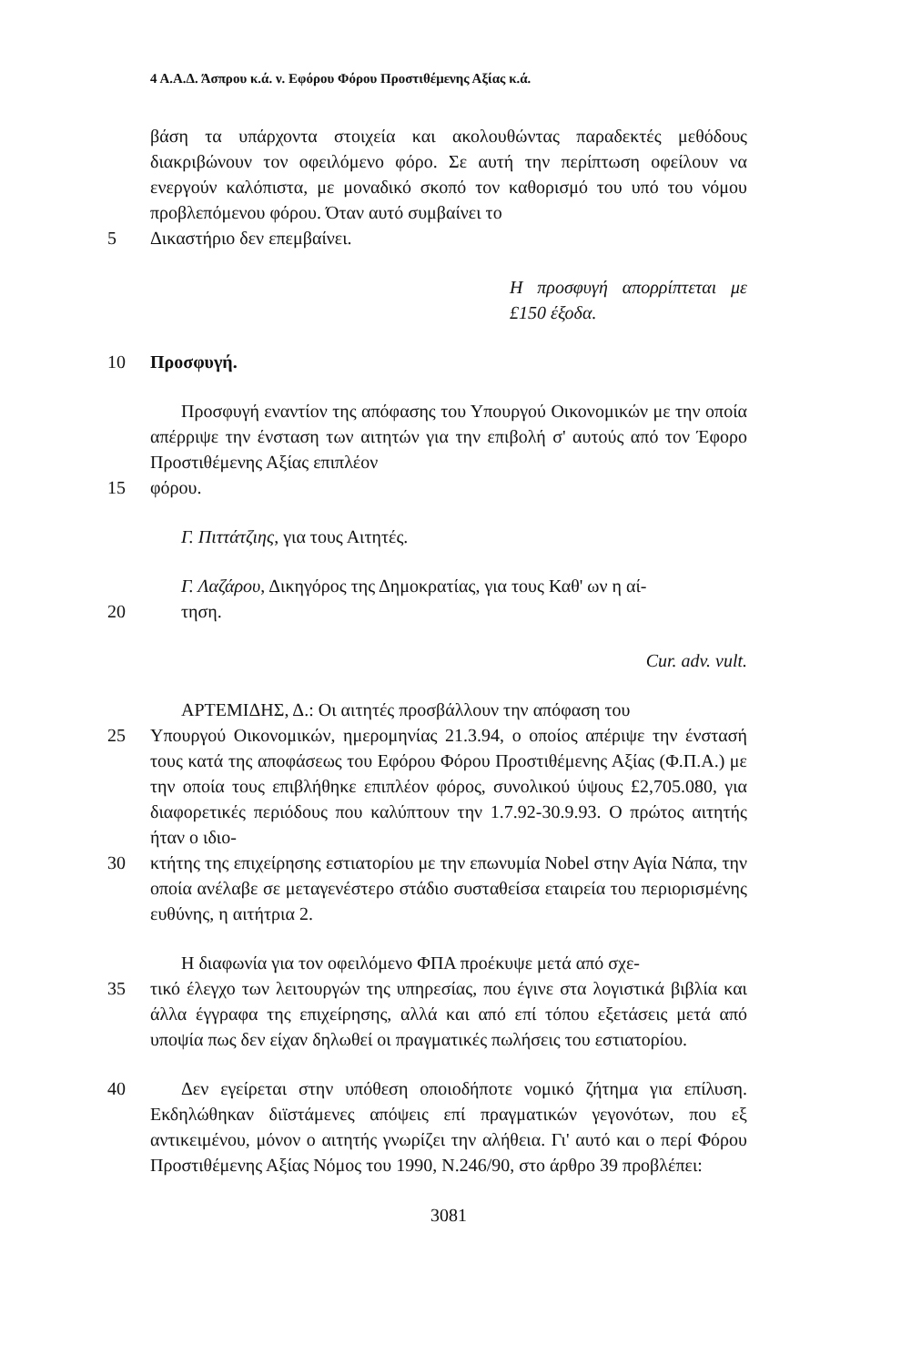4 Α.Α.Δ. Άσπρου κ.ά. ν. Εφόρου Φόρου Προστιθέμενης Αξίας κ.ά.
βάση τα υπάρχοντα στοιχεία και ακολουθώντας παραδεκτές μεθόδους διακριβώνουν τον οφειλόμενο φόρο. Σε αυτή την περίπτωση οφείλουν να ενεργούν καλόπιστα, με μοναδικό σκοπό τον καθορισμό του υπό του νόμου προβλεπόμενου φόρου. Όταν αυτό συμβαίνει το
5 Δικαστήριο δεν επεμβαίνει.
Η προσφυγή απορρίπτεται με £150 έξοδα.
10 Προσφυγή.
Προσφυγή εναντίον της απόφασης του Υπουργού Οικονομικών με την οποία απέρριψε την ένσταση των αιτητών για την επιβολή σ' αυτούς από τον Έφορο Προστιθέμενης Αξίας επιπλέον
15 φόρου.
Γ. Πιττάτζιης, για τους Αιτητές.
Γ. Λαζάρου, Δικηγόρος της Δημοκρατίας, για τους Καθ' ων η αί-
20 τηση.
Cur. adv. vult.
ΑΡΤΕΜΙΔΗΣ, Δ.: Οι αιτητές προσβάλλουν την απόφαση του
25 Υπουργού Οικονομικών, ημερομηνίας 21.3.94, ο οποίος απέριψε την ένστασή τους κατά της αποφάσεως του Εφόρου Φόρου Προστιθέμενης Αξίας (Φ.Π.Α.) με την οποία τους επιβλήθηκε επιπλέον φόρος, συνολικού ύψους £2,705.080, για διαφορετικές περιόδους που καλύπτουν την 1.7.92-30.9.93. Ο πρώτος αιτητής ήταν ο ιδιο-
30 κτήτης της επιχείρησης εστιατορίου με την επωνυμία Nobel στην Αγία Νάπα, την οποία ανέλαβε σε μεταγενέστερο στάδιο συσταθείσα εταιρεία του περιορισμένης ευθύνης, η αιτήτρια 2.
Η διαφωνία για τον οφειλόμενο ΦΠΑ προέκυψε μετά από σχε-
35 τικό έλεγχο των λειτουργών της υπηρεσίας, που έγινε στα λογιστικά βιβλία και άλλα έγγραφα της επιχείρησης, αλλά και από επί τόπου εξετάσεις μετά από υποψία πως δεν είχαν δηλωθεί οι πραγματικές πωλήσεις του εστιατορίου.
40 Δεν εγείρεται στην υπόθεση οποιοδήποτε νομικό ζήτημα για επίλυση. Εκδηλώθηκαν διϊστάμενες απόψεις επί πραγματικών γεγονότων, που εξ αντικειμένου, μόνον ο αιτητής γνωρίζει την αλήθεια. Γι' αυτό και ο περί Φόρου Προστιθέμενης Αξίας Νόμος του 1990, Ν.246/90, στο άρθρο 39 προβλέπει:
3081